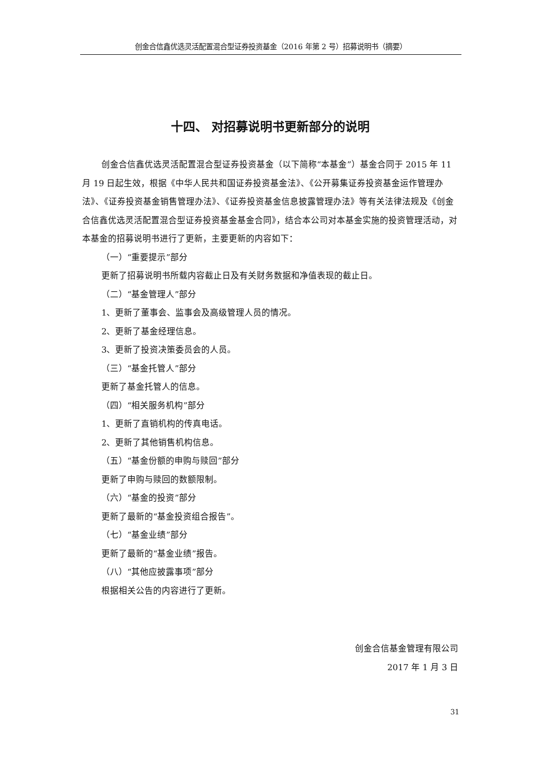创金合信鑫优选灵活配置混合型证券投资基金（2016 年第 2 号）招募说明书（摘要）
十四、 对招募说明书更新部分的说明
创金合信鑫优选灵活配置混合型证券投资基金（以下简称“本基金”）基金合同于 2015 年 11 月 19 日起生效，根据《中华人民共和国证券投资基金法》、《公开募集证券投资基金运作管理办法》、《证券投资基金销售管理办法》、《证券投资基金信息披露管理办法》等有关法律法规及《创金合信鑫优选灵活配置混合型证券投资基金基金合同》，结合本公司对本基金实施的投资管理活动，对本基金的招募说明书进行了更新，主要更新的内容如下：
（一）“重要提示”部分
更新了招募说明书所载内容截止日及有关财务数据和净值表现的截止日。
（二）“基金管理人”部分
1、更新了董事会、监事会及高级管理人员的情况。
2、更新了基金经理信息。
3、更新了投资决策委员会的人员。
（三）“基金托管人”部分
更新了基金托管人的信息。
（四）“相关服务机构”部分
1、更新了直销机构的传真电话。
2、更新了其他销售机构信息。
（五）“基金份额的申购与赎回”部分
更新了申购与赎回的数额限制。
（六）“基金的投资”部分
更新了最新的“基金投资组合报告”。
（七）“基金业绩”部分
更新了最新的“基金业绩”报告。
（八）“其他应披露事项”部分
根据相关公告的内容进行了更新。
创金合信基金管理有限公司
2017 年 1 月 3 日
31